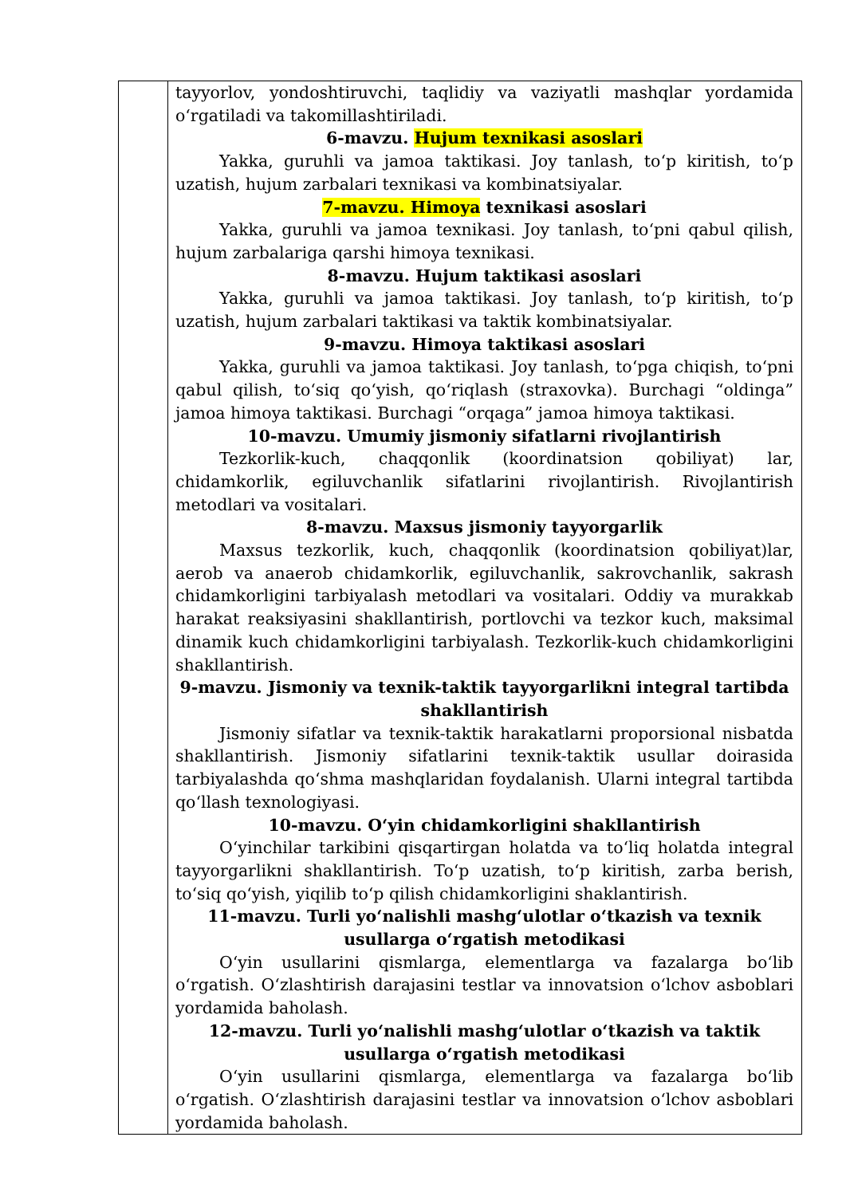| | tayyorlov, yondoshtiruvchi, taqlidiy va vaziyatli mashqlar yordamida o‘rgatiladi va takomillashtiriladi. 6-mavzu. Hujum texnikasi asoslari Yakka, guruhli va jamoa taktikasi. Joy tanlash, to‘p kiritish, to‘p uzatish, hujum zarbalari texnikasi va kombinatsiyalar. 7-mavzu. Himoya texnikasi asoslari Yakka, guruhli va jamoa texnikasi. Joy tanlash, to‘pni qabul qilish, hujum zarbalariga qarshi himoya texnikasi. 8-mavzu. Hujum taktikasi asoslari Yakka, guruhli va jamoa taktikasi. Joy tanlash, to‘p kiritish, to‘p uzatish, hujum zarbalari taktikasi va taktik kombinatsiyalar. 9-mavzu. Himoya taktikasi asoslari Yakka, guruhli va jamoa taktikasi. Joy tanlash, to‘pga chiqish, to‘pni qabul qilish, to‘siq qo‘yish, qo‘riqlash (straxovka). Burchagi “oldinga” jamoa himoya taktikasi. Burchagi “orqaga” jamoa himoya taktikasi. 10-mavzu. Umumiy jismoniy sifatlarni rivojlantirish Tezkorlik-kuch, chaqqonlik (koordinatsion qobiliyat) lar, chidamkorlik, egiluvchanlik sifatlarini rivojlantirish. Rivojlantirish metodlari va vositalari. 8-mavzu. Maxsus jismoniy tayyorgarlik Maxsus tezkorlik, kuch, chaqqonlik (koordinatsion qobiliyat)lar, aerob va anaerob chidamkorlik, egiluvchanlik, sakrovchanlik, sakrash chidamkorligini tarbiyalash metodlari va vositalari. Oddiy va murakkab harakat reaksiyasini shakllantirish, portlovchi va tezkor kuch, maksimal dinamik kuch chidamkorligini tarbiyalash. Tezkorlik-kuch chidamkorligini shakllantirish. 9-mavzu. Jismoniy va texnik-taktik tayyorgarlikni integral tartibda shakllantirish Jismoniy sifatlar va texnik-taktik harakatlarni proporsional nisbatda shakllantirish. Jismoniy sifatlarini texnik-taktik usullar doirasida tarbiyalashda qo‘shma mashqlaridan foydalanish. Ularni integral tartibda qo‘llash texnologiyasi. 10-mavzu. O‘yin chidamkorligini shakllantirish O‘yinchilar tarkibini qisqartirgan holatda va to‘liq holatda integral tayyorgarlikni shakllantirish. To‘p uzatish, to‘p kiritish, zarba berish, to‘siq qo‘yish, yiqilib to‘p qilish chidamkorligini shaklantirish. 11-mavzu. Turli yo‘nalishli mashg‘ulotlar o‘tkazish va texnik usullarga o‘rgatish metodikasi O‘yin usullarini qismlarga, elementlarga va fazalarga bo‘lib o‘rgatish. O‘zlashtirish darajasini testlar va innovatsion o‘lchov asboblari yordamida baholash. 12-mavzu. Turli yo‘nalishli mashg‘ulotlar o‘tkazish va taktik usullarga o‘rgatish metodikasi O‘yin usullarini qismlarga, elementlarga va fazalarga bo‘lib o‘rgatish. O‘zlashtirish darajasini testlar va innovatsion o‘lchov asboblari yordamida baholash. |